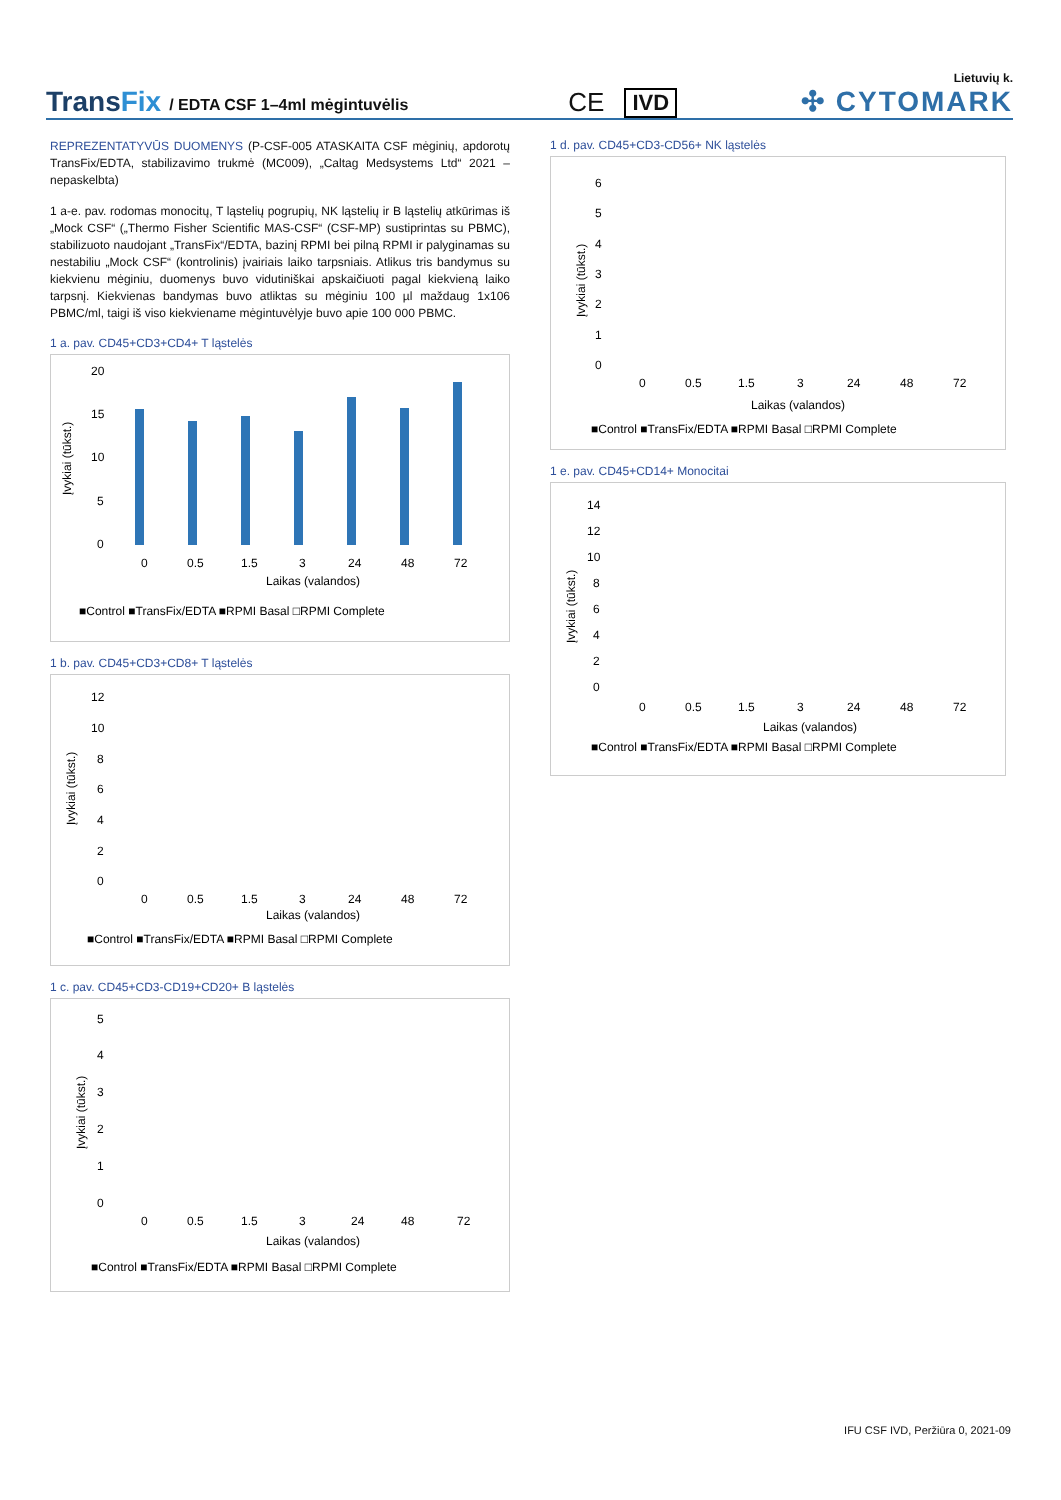TransFix
/ EDTA CSF 1–4ml mėgintuvėlis
CE
IVD
Lietuvių k.
✣ CYTOMARK
REPREZENTATYVŪS DUOMENYS (P-CSF-005 ATASKAITA CSF mėginių, apdorotų TransFix/EDTA, stabilizavimo trukmė (MC009), „Caltag Medsystems Ltd“ 2021 – nepaskelbta)
1 a-e. pav. rodomas monocitų, T ląstelių pogrupių, NK ląstelių ir B ląstelių atkūrimas iš „Mock CSF“ („Thermo Fisher Scientific MAS-CSF“ (CSF-MP) sustiprintas su PBMC), stabilizuoto naudojant „TransFix“/EDTA, bazinį RPMI bei pilną RPMI ir palyginamas su nestabiliu „Mock CSF“ (kontrolinis) įvairiais laiko tarpsniais. Atlikus tris bandymus su kiekvienu mėginiu, duomenys buvo vidutiniškai apskaičiuoti pagal kiekvieną laiko tarpsnį. Kiekvienas bandymas buvo atliktas su mėginiu 100 µl maždaug 1x106 PBMC/ml, taigi iš viso kiekviename mėgintuvėlyje buvo apie 100 000 PBMC.
1 a. pav. CD45+CD3+CD4+ T ląstelės
Įvykiai (tūkst.)
20
15
10
5
0
0
0.5
1.5
3
24
48
72
Laikas (valandos)
■Control ■TransFix/EDTA ■RPMI Basal □RPMI Complete
1 b. pav. CD45+CD3+CD8+ T ląstelės
Įvykiai (tūkst.)
12
10
8
6
4
2
0
0
0.5
1.5
3
24
48
72
Laikas (valandos)
■Control ■TransFix/EDTA ■RPMI Basal □RPMI Complete
1 c. pav. CD45+CD3-CD19+CD20+ B ląstelės
Įvykiai (tūkst.)
5
4
3
2
1
0
0
0.5
1.5
3
24
48
72
Laikas (valandos)
■Control ■TransFix/EDTA ■RPMI Basal □RPMI Complete
1 d. pav. CD45+CD3-CD56+ NK ląstelės
Įvykiai (tūkst.)
6
5
4
3
2
1
0
0
0.5
1.5
3
24
48
72
Laikas (valandos)
■Control ■TransFix/EDTA ■RPMI Basal □RPMI Complete
1 e. pav. CD45+CD14+ Monocitai
Įvykiai (tūkst.)
14
12
10
8
6
4
2
0
0
0.5
1.5
3
24
48
72
Laikas (valandos)
■Control ■TransFix/EDTA ■RPMI Basal □RPMI Complete
IFU CSF IVD, Peržiūra 0, 2021-09